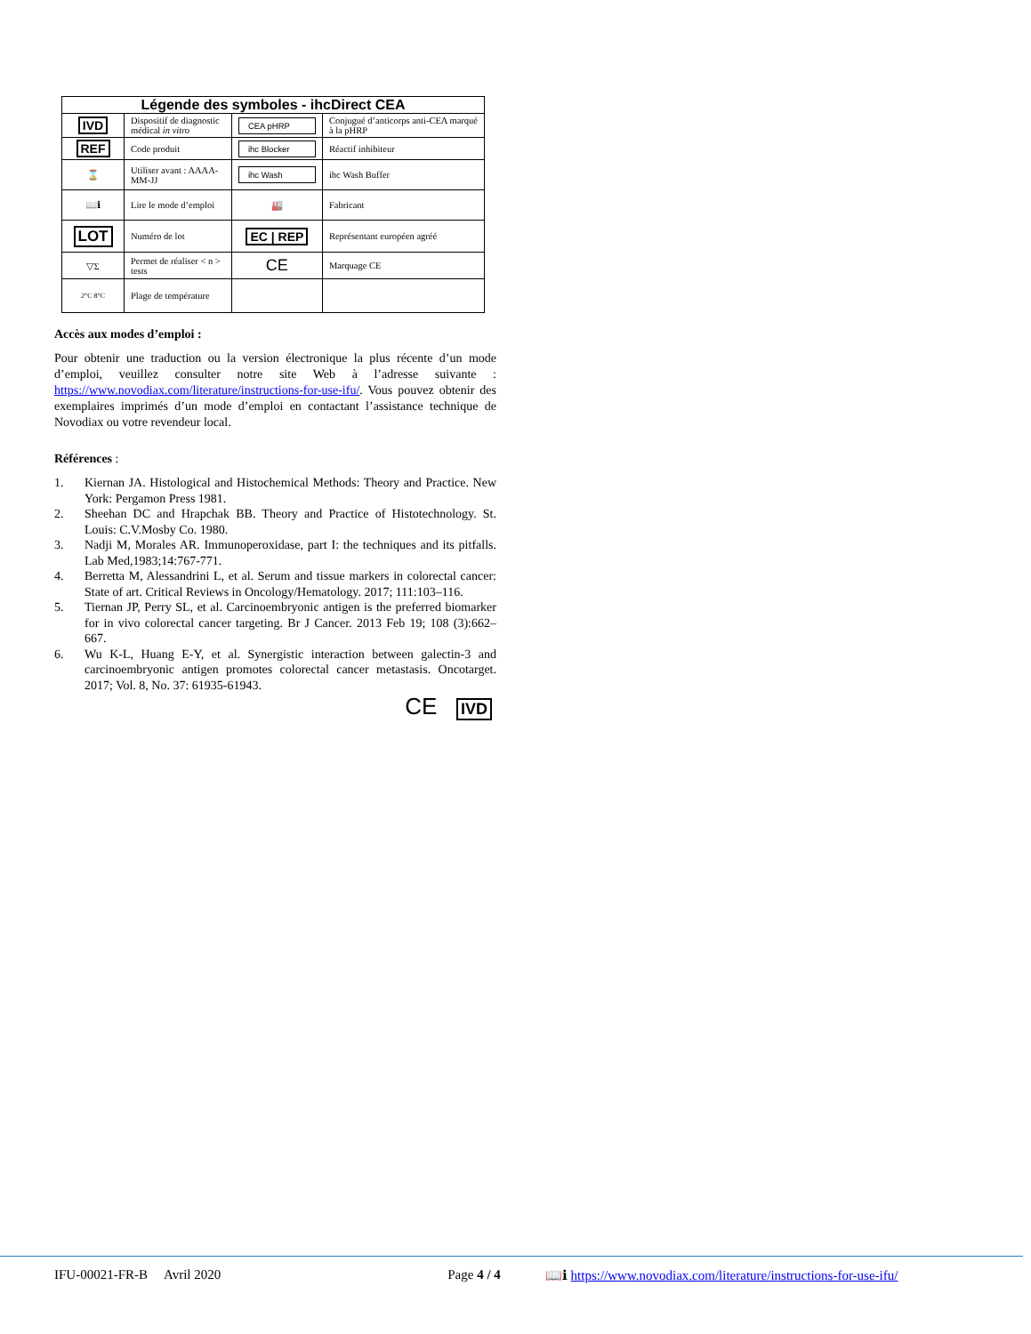| Légende des symboles - ihcDirect CEA | | | |
| --- | --- | --- | --- |
| IVD | Dispositif de diagnostic médical in vitro | CEA pHRP | Conjugué d’anticorps anti-CEA marqué à la pHRP |
| REF | Code produit | ihc Blocker | Réactif inhibiteur |
| ⌛ | Utiliser avant : AAAA-MM-JJ | ihc Wash | ihc Wash Buffer |
| 📖ℹ | Lire le mode d’emploi | 🏭 | Fabricant |
| LOT | Numéro de lot | EC / REP | Représentant européen agréé |
| ▽Σ | Permet de réaliser < n > tests | CE | Marquage CE |
| 2°C 8°C | Plage de température | | |
Accès aux modes d’emploi :
Pour obtenir une traduction ou la version électronique la plus récente d’un mode d’emploi, veuillez consulter notre site Web à l’adresse suivante : https://www.novodiax.com/literature/instructions-for-use-ifu/. Vous pouvez obtenir des exemplaires imprimés d’un mode d’emploi en contactant l’assistance technique de Novodiax ou votre revendeur local.
Références :
1. Kiernan JA. Histological and Histochemical Methods: Theory and Practice. New York: Pergamon Press 1981.
2. Sheehan DC and Hrapchak BB. Theory and Practice of Histotechnology. St. Louis: C.V.Mosby Co. 1980.
3. Nadji M, Morales AR. Immunoperoxidase, part I: the techniques and its pitfalls. Lab Med,1983;14:767-771.
4. Berretta M, Alessandrini L, et al. Serum and tissue markers in colorectal cancer: State of art. Critical Reviews in Oncology/Hematology. 2017; 111:103–116.
5. Tiernan JP, Perry SL, et al. Carcinoembryonic antigen is the preferred biomarker for in vivo colorectal cancer targeting. Br J Cancer. 2013 Feb 19; 108 (3):662–667.
6. Wu K-L, Huang E-Y, et al. Synergistic interaction between galectin-3 and carcinoembryonic antigen promotes colorectal cancer metastasis. Oncotarget. 2017; Vol. 8, No. 37: 61935-61943.
CE IVD
IFU-00021-FR-B Avril 2020 Page 4 / 4 📖ℹ https://www.novodiax.com/literature/instructions-for-use-ifu/